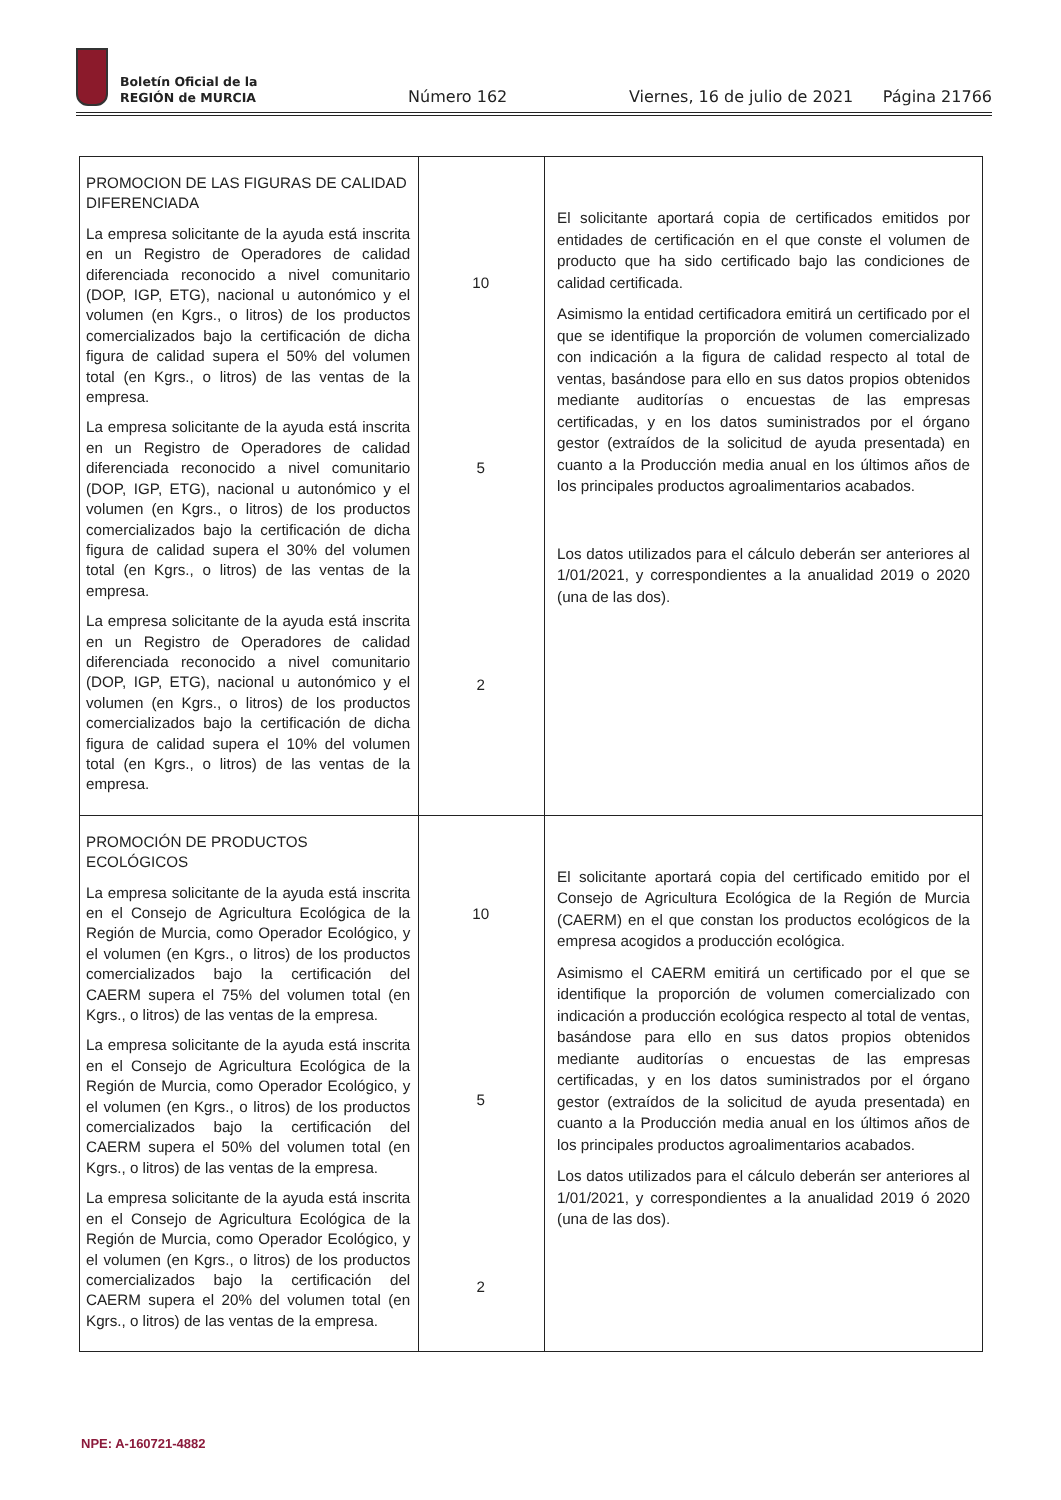Boletín Oficial de la
REGIÓN de MURCIA
Número 162 Viernes, 16 de julio de 2021 Página 21766
| PROMOCION DE LAS FIGURAS DE CALIDAD DIFERENCIADA La empresa solicitante de la ayuda está inscrita en un Registro de Operadores de calidad diferenciada reconocido a nivel comunitario (DOP, IGP, ETG), nacional u autonómico y el volumen (en Kgrs., o litros) de los productos comercializados bajo la certificación de dicha figura de calidad supera el 50% del volumen total (en Kgrs., o litros) de las ventas de la empresa. La empresa solicitante de la ayuda está inscrita en un Registro de Operadores de calidad diferenciada reconocido a nivel comunitario (DOP, IGP, ETG), nacional u autonómico y el volumen (en Kgrs., o litros) de los productos comercializados bajo la certificación de dicha figura de calidad supera el 30% del volumen total (en Kgrs., o litros) de las ventas de la empresa. La empresa solicitante de la ayuda está inscrita en un Registro de Operadores de calidad diferenciada reconocido a nivel comunitario (DOP, IGP, ETG), nacional u autonómico y el volumen (en Kgrs., o litros) de los productos comercializados bajo la certificación de dicha figura de calidad supera el 10% del volumen total (en Kgrs., o litros) de las ventas de la empresa. | 10 5 2 | El solicitante aportará copia de certificados emitidos por entidades de certificación en el que conste el volumen de producto que ha sido certificado bajo las condiciones de calidad certificada. Asimismo la entidad certificadora emitirá un certificado por el que se identifique la proporción de volumen comercializado con indicación a la figura de calidad respecto al total de ventas, basándose para ello en sus datos propios obtenidos mediante auditorías o encuestas de las empresas certificadas, y en los datos suministrados por el órgano gestor (extraídos de la solicitud de ayuda presentada) en cuanto a la Producción media anual en los últimos años de los principales productos agroalimentarios acabados. Los datos utilizados para el cálculo deberán ser anteriores al 1/01/2021, y correspondientes a la anualidad 2019 o 2020 (una de las dos). |
| PROMOCIÓN DE PRODUCTOS ECOLÓGICOS La empresa solicitante de la ayuda está inscrita en el Consejo de Agricultura Ecológica de la Región de Murcia, como Operador Ecológico, y el volumen (en Kgrs., o litros) de los productos comercializados bajo la certificación del CAERM supera el 75% del volumen total (en Kgrs., o litros) de las ventas de la empresa. La empresa solicitante de la ayuda está inscrita en el Consejo de Agricultura Ecológica de la Región de Murcia, como Operador Ecológico, y el volumen (en Kgrs., o litros) de los productos comercializados bajo la certificación del CAERM supera el 50% del volumen total (en Kgrs., o litros) de las ventas de la empresa. La empresa solicitante de la ayuda está inscrita en el Consejo de Agricultura Ecológica de la Región de Murcia, como Operador Ecológico, y el volumen (en Kgrs., o litros) de los productos comercializados bajo la certificación del CAERM supera el 20% del volumen total (en Kgrs., o litros) de las ventas de la empresa. | 10 5 2 | El solicitante aportará copia del certificado emitido por el Consejo de Agricultura Ecológica de la Región de Murcia (CAERM) en el que constan los productos ecológicos de la empresa acogidos a producción ecológica. Asimismo el CAERM emitirá un certificado por el que se identifique la proporción de volumen comercializado con indicación a producción ecológica respecto al total de ventas, basándose para ello en sus datos propios obtenidos mediante auditorías o encuestas de las empresas certificadas, y en los datos suministrados por el órgano gestor (extraídos de la solicitud de ayuda presentada) en cuanto a la Producción media anual en los últimos años de los principales productos agroalimentarios acabados. Los datos utilizados para el cálculo deberán ser anteriores al 1/01/2021, y correspondientes a la anualidad 2019 ó 2020 (una de las dos). |
NPE: A-160721-4882